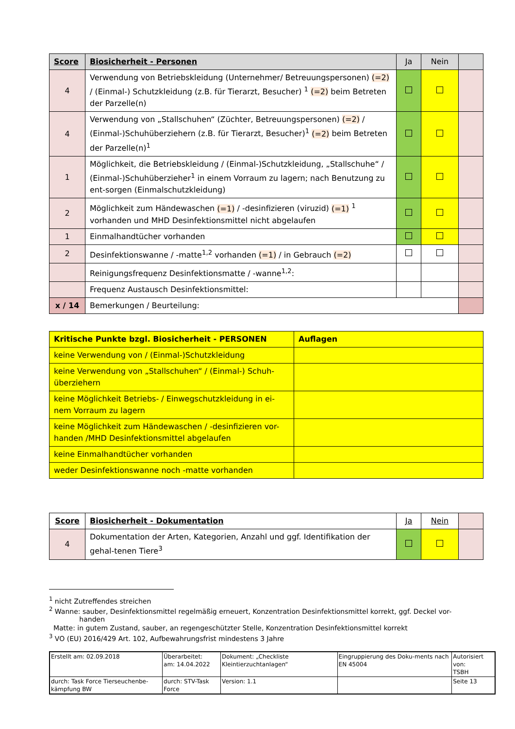| Score | Biosicherheit - Personen | Ja | Nein | |
| --- | --- | --- | --- | --- |
| 4 | Verwendung von Betriebskleidung (Unternehmer/ Betreuungspersonen) (=2) / (Einmal-) Schutzkleidung (z.B. für Tierarzt, Besucher) <sup>1</sup> (=2) beim Betreten der Parzelle(n) | | | |
| 4 | Verwendung von „Stallschuhen“ (Züchter, Betreuungspersonen) (=2) / (Einmal-)Schuhüberziehern (z.B. für Tierarzt, Besucher)<sup>1</sup> (=2) beim Betreten der Parzelle(n)<sup>1</sup> | | | |
| 1 | Möglichkeit, die Betriebskleidung / (Einmal-)Schutzkleidung, „Stallschuhe“ / (Einmal-)Schuhüberzieher<sup>1</sup> in einem Vorraum zu lagern; nach Benutzung zu ent-sorgen (Einmalschutzkleidung) | | | |
| 2 | Möglichkeit zum Händewaschen (=1) / -desinfizieren (viruzid) (=1) <sup>1</sup> vorhanden und MHD Desinfektionsmittel nicht abgelaufen | | | |
| 1 | Einmalhandtücher vorhanden | | | |
| 2 | Desinfektionswanne / -matte<sup>1,2</sup> vorhanden (=1) / in Gebrauch (=2) | | | |
| | Reinigungsfrequenz Desinfektionsmatte / -wanne<sup>1,2</sup>: | | | |
| | Frequenz Austausch Desinfektionsmittel: | | | |
| x / 14 | Bemerkungen / Beurteilung: | | | |
| Kritische Punkte bzgl. Biosicherheit - PERSONEN | Auflagen |
| keine Verwendung von / (Einmal-)Schutzkleidung | |
| keine Verwendung von „Stallschuhen“ / (Einmal-) Schuh-überziehern | |
| keine Möglichkeit Betriebs- / Einwegschutzkleidung in ei-nem Vorraum zu lagern | |
| keine Möglichkeit zum Händewaschen / -desinfizieren vor-handen /MHD Desinfektionsmittel abgelaufen | |
| keine Einmalhandtücher vorhanden | |
| weder Desinfektionswanne noch -matte vorhanden | |
| Score | Biosicherheit - Dokumentation | Ja | Nein | |
| 4 | Dokumentation der Arten, Kategorien, Anzahl und ggf. Identifikation der gehal-tenen Tiere<sup>3</sup> | | | |
<sup>1</sup> nicht Zutreffendes streichen
<sup>2</sup> Wanne: sauber, Desinfektionsmittel regelmäßig erneuert, Konzentration Desinfektionsmittel korrekt, ggf. Deckel vor-
handen
Matte: in gutem Zustand, sauber, an regengeschützter Stelle, Konzentration Desinfektionsmittel korrekt
<sup>3</sup> VO (EU) 2016/429 Art. 102, Aufbewahrungsfrist mindestens 3 Jahre
| Erstellt am: 02.09.2018 | Überarbeitet: am: 14.04.2022 | Dokument: „Checkliste Kleintierzuchtanlagen“ | Eingruppierung des Doku-ments nach EN 45004 | Autorisiert von: TSBH |
| durch: Task Force Tierseuchenbe-kämpfung BW | durch: STV-Task Force | Version: 1.1 | | Seite 13 |